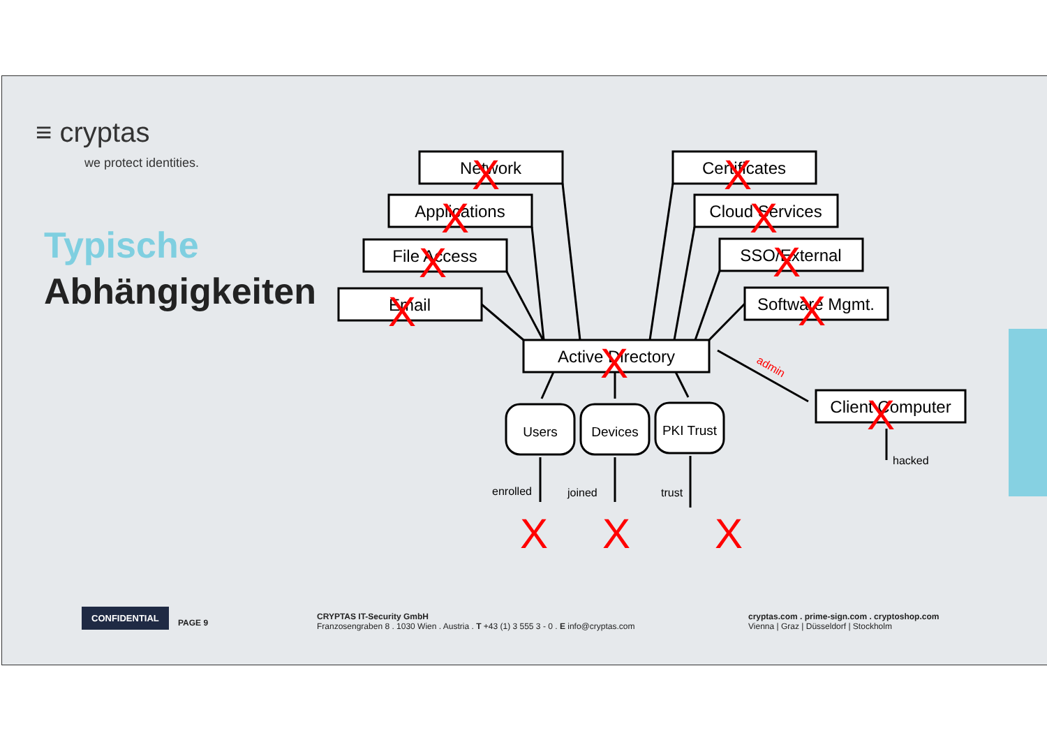≡ cryptas
we protect identities.
Typische
Abhängigkeiten
Network
Applications
File Access
Email
Certificates
Cloud Services
SSO/External
Software Mgmt.
Active Directory
Client Computer
Users
Devices
PKI Trust
enrolled
joined
trust
hacked
admin
X
X
X
X
X
X
X
X
X
X
X
X
X
CONFIDENTIAL
PAGE 9
CRYPTAS IT-Security GmbH
Franzosengraben 8 . 1030 Wien . Austria . T +43 (1) 3 555 3 - 0 . E info@cryptas.com
cryptas.com . prime-sign.com . cryptoshop.com
Vienna | Graz | Düsseldorf | Stockholm